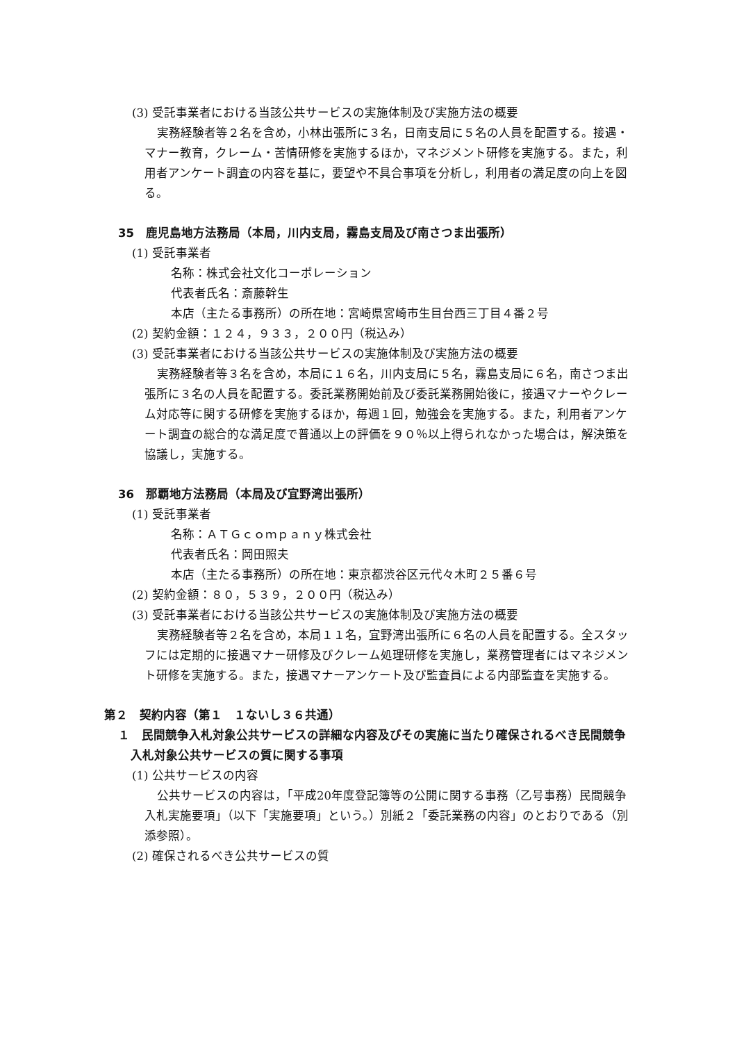(3) 受託事業者における当該公共サービスの実施体制及び実施方法の概要
実務経験者等２名を含め，小林出張所に３名，日南支局に５名の人員を配置する。接遇・マナー教育，クレーム・苦情研修を実施するほか，マネジメント研修を実施する。また，利用者アンケート調査の内容を基に，要望や不具合事項を分析し，利用者の満足度の向上を図る。
35　鹿児島地方法務局（本局，川内支局，霧島支局及び南さつま出張所）
(1) 受託事業者
名称：株式会社文化コーポレーション
代表者氏名：斎藤幹生
本店（主たる事務所）の所在地：宮崎県宮崎市生目台西三丁目４番２号
(2) 契約金額：１２４，９３３，２００円（税込み）
(3) 受託事業者における当該公共サービスの実施体制及び実施方法の概要
実務経験者等３名を含め，本局に１６名，川内支局に５名，霧島支局に６名，南さつま出張所に３名の人員を配置する。委託業務開始前及び委託業務開始後に，接遇マナーやクレーム対応等に関する研修を実施するほか，毎週１回，勉強会を実施する。また，利用者アンケート調査の総合的な満足度で普通以上の評価を９０％以上得られなかった場合は，解決策を協議し，実施する。
36　那覇地方法務局（本局及び宜野湾出張所）
(1) 受託事業者
名称：ＡＴＧｃｏｍｐａｎｙ株式会社
代表者氏名：岡田照夫
本店（主たる事務所）の所在地：東京都渋谷区元代々木町２５番６号
(2) 契約金額：８０，５３９，２００円（税込み）
(3) 受託事業者における当該公共サービスの実施体制及び実施方法の概要
実務経験者等２名を含め，本局１１名，宜野湾出張所に６名の人員を配置する。全スタッフには定期的に接遇マナー研修及びクレーム処理研修を実施し，業務管理者にはマネジメント研修を実施する。また，接遇マナーアンケート及び監査員による内部監査を実施する。
第２　契約内容（第１　１ないし３６共通）
１　民間競争入札対象公共サービスの詳細な内容及びその実施に当たり確保されるべき民間競争入札対象公共サービスの質に関する事項
(1) 公共サービスの内容
公共サービスの内容は，「平成20年度登記簿等の公開に関する事務（乙号事務）民間競争入札実施要項」（以下「実施要項」という。）別紙２「委託業務の内容」のとおりである（別添参照）。
(2) 確保されるべき公共サービスの質